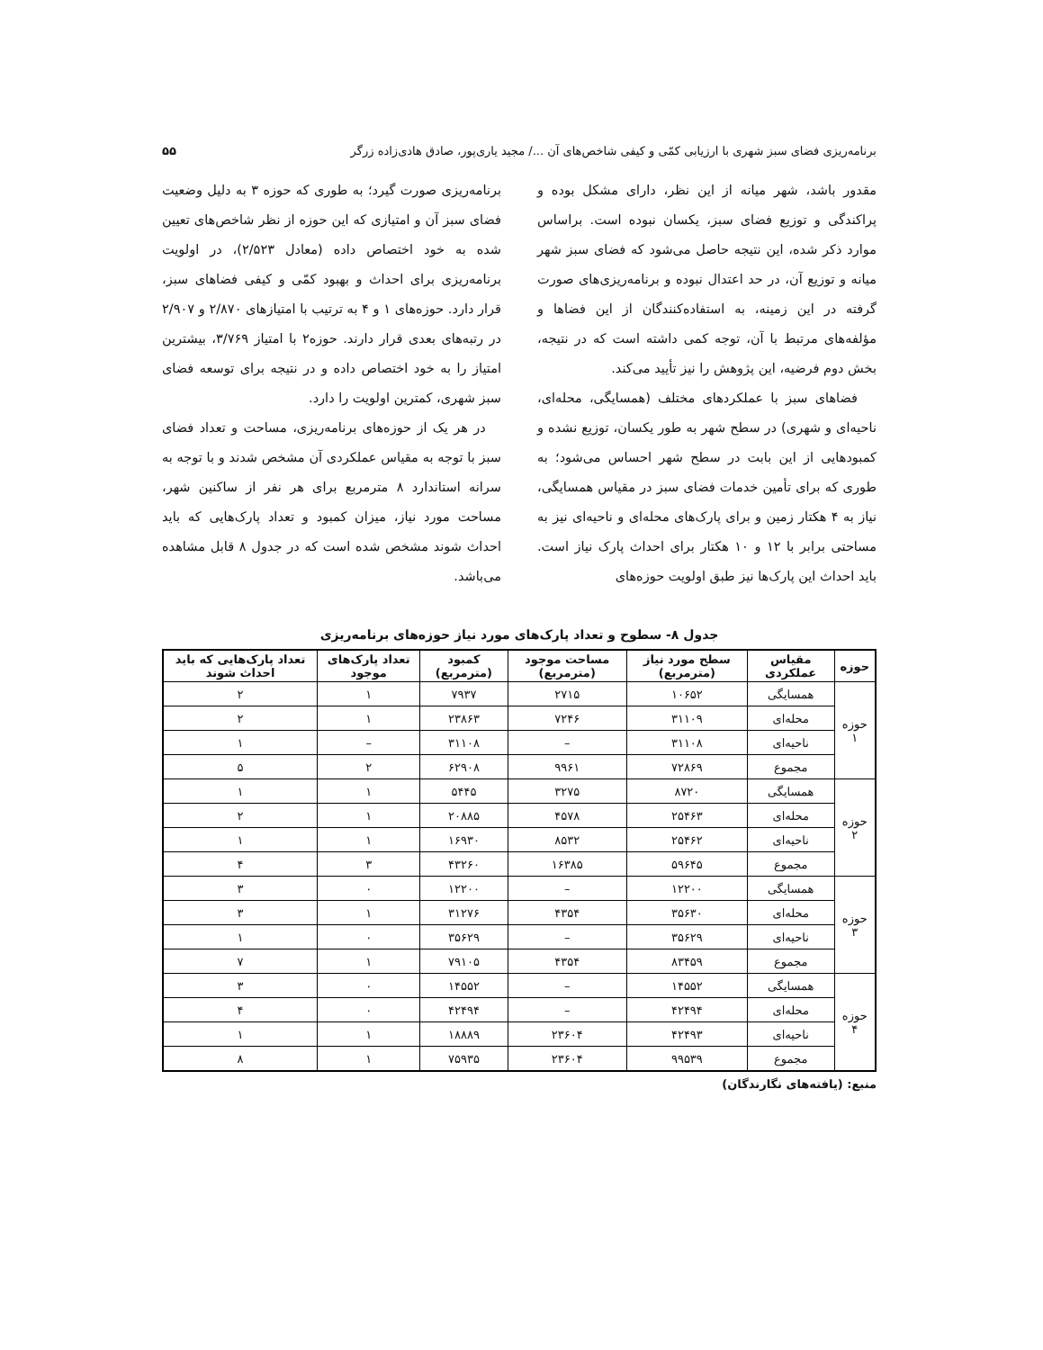برنامه‌ریزی فضای سبز شهری با ارزیابی کمّی و کیفی شاخص‌های آن .../ مجید یاری‌پور، صادق هادی‌زاده زرگر ۵۵
مقدور باشد، شهر میانه از این نظر، دارای مشکل بوده و پراکندگی و توزیع فضای سبز، یکسان نبوده است. براساس موارد ذکر شده، این نتیجه حاصل می‌شود که فضای سبز شهر میانه و توزیع آن، در حد اعتدال نبوده و برنامه‌ریزی‌های صورت گرفته در این زمینه، به استفاده‌کنندگان از این فضاها و مؤلفه‌های مرتبط با آن، توجه کمی داشته است که در نتیجه، بخش دوم فرضیه، این پژوهش را نیز تأیید می‌کند.
فضاهای سبز با عملکردهای مختلف (همسایگی، محله‌ای، ناحیه‌ای و شهری) در سطح شهر به طور یکسان، توزیع نشده و کمبودهایی از این بابت در سطح شهر احساس می‌شود؛ به طوری که برای تأمین خدمات فضای سبز در مقیاس همسایگی، نیاز به ۴ هکتار زمین و برای پارک‌های محله‌ای و ناحیه‌ای نیز به مساحتی برابر با ۱۲ و ۱۰ هکتار برای احداث پارک نیاز است. باید احداث این پارک‌ها نیز طبق اولویت حوزه‌های
برنامه‌ریزی صورت گیرد؛ به طوری که حوزه ۳ به دلیل وضعیت فضای سبز آن و امتیازی که این حوزه از نظر شاخص‌های تعیین شده به خود اختصاص داده (معادل ۲/۵۲۳)، در اولویت برنامه‌ریزی برای احداث و بهبود کمّی و کیفی فضاهای سبز، قرار دارد. حوزه‌های ۱ و ۴ به ترتیب با امتیازهای ۲/۸۷۰ و ۲/۹۰۷ در رتبه‌های بعدی قرار دارند. حوزه۲ با امتیاز ۳/۷۶۹، بیشترین امتیاز را به خود اختصاص داده و در نتیجه برای توسعه فضای سبز شهری، کمترین اولویت را دارد.
در هر یک از حوزه‌های برنامه‌ریزی، مساحت و تعداد فضای سبز با توجه به مقیاس عملکردی آن مشخص شدند و با توجه به سرانه استاندارد ۸ مترمربع برای هر نفر از ساکنین شهر، مساحت مورد نیاز، میزان کمبود و تعداد پارک‌هایی که باید احداث شوند مشخص شده است که در جدول ۸ قابل مشاهده می‌باشد.
جدول ۸- سطوح و تعداد پارک‌های مورد نیاز حوزه‌های برنامه‌ریزی
| حوزه | مقیاس عملکردی | سطح مورد نیاز (مترمربع) | مساحت موجود (مترمربع) | کمبود (مترمربع) | تعداد پارک‌های موجود | تعداد پارک‌هایی که باید احداث شوند |
| --- | --- | --- | --- | --- | --- | --- |
| حوزه ۱ | همسایگی | ۱۰۶۵۲ | ۲۷۱۵ | ۷۹۳۷ | ۱ | ۲ |
| | محله‌ای | ۳۱۱۰۹ | ۷۲۴۶ | ۲۳۸۶۳ | ۱ | ۲ |
| | ناحیه‌ای | ۳۱۱۰۸ | – | ۳۱۱۰۸ | – | ۱ |
| | مجموع | ۷۲۸۶۹ | ۹۹۶۱ | ۶۲۹۰۸ | ۲ | ۵ |
| حوزه ۲ | همسایگی | ۸۷۲۰ | ۳۲۷۵ | ۵۴۴۵ | ۱ | ۱ |
| | محله‌ای | ۲۵۴۶۳ | ۴۵۷۸ | ۲۰۸۸۵ | ۱ | ۲ |
| | ناحیه‌ای | ۲۵۴۶۲ | ۸۵۳۲ | ۱۶۹۳۰ | ۱ | ۱ |
| | مجموع | ۵۹۶۴۵ | ۱۶۳۸۵ | ۴۳۲۶۰ | ۳ | ۴ |
| حوزه ۳ | همسایگی | ۱۲۲۰۰ | – | ۱۲۲۰۰ | ۰ | ۳ |
| | محله‌ای | ۳۵۶۳۰ | ۴۳۵۴ | ۳۱۲۷۶ | ۱ | ۳ |
| | ناحیه‌ای | ۳۵۶۲۹ | – | ۳۵۶۲۹ | ۰ | ۱ |
| | مجموع | ۸۳۴۵۹ | ۴۳۵۴ | ۷۹۱۰۵ | ۱ | ۷ |
| حوزه ۴ | همسایگی | ۱۴۵۵۲ | – | ۱۴۵۵۲ | ۰ | ۳ |
| | محله‌ای | ۴۲۴۹۴ | – | ۴۲۴۹۴ | ۰ | ۴ |
| | ناحیه‌ای | ۴۲۴۹۳ | ۲۳۶۰۴ | ۱۸۸۸۹ | ۱ | ۱ |
| | مجموع | ۹۹۵۳۹ | ۲۳۶۰۴ | ۷۵۹۳۵ | ۱ | ۸ |
منبع: (یافته‌های نگارندگان)